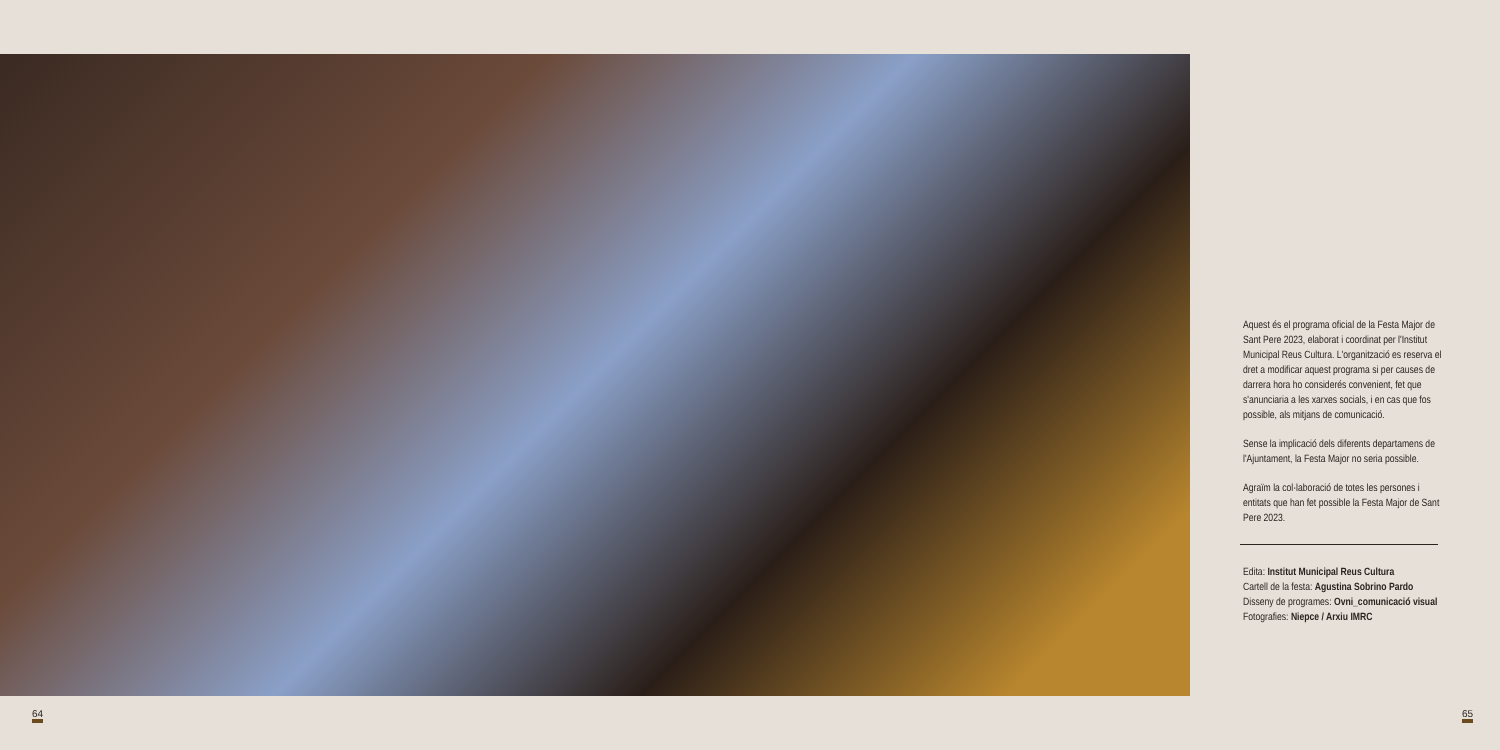Aquest és el programa oficial de la Festa Major de Sant Pere 2023, elaborat i coordinat per l'Institut Municipal Reus Cultura. L'organització es reserva el dret a modificar aquest programa si per causes de darrera hora ho considerés convenient, fet que s'anunciaria a les xarxes socials, i en cas que fos possible, als mitjans de comunicació.
Sense la implicació dels diferents departamens de l'Ajuntament, la Festa Major no seria possible.
Agraïm la col·laboració de totes les persones i entitats que han fet possible la Festa Major de Sant Pere 2023.
Edita: Institut Municipal Reus Cultura
Cartell de la festa: Agustina Sobrino Pardo
Disseny de programes: Ovni_comunicació visual
Fotografies: Niepce / Arxiu IMRC
64 65